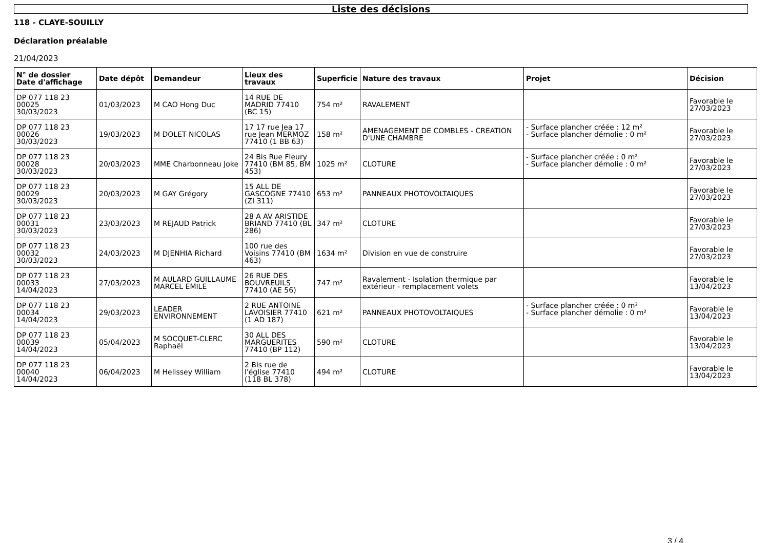Liste des décisions
118 - CLAYE-SOUILLY
Déclaration préalable
21/04/2023
| N° de dossier Date d'affichage | Date dépôt | Demandeur | Lieux des travaux | Superficie | Nature des travaux | Projet | Décision |
| --- | --- | --- | --- | --- | --- | --- | --- |
| DP 077 118 23 00025 30/03/2023 | 01/03/2023 | M CAO Hong Duc | 14 RUE DE MADRID 77410 (BC 15) | 754 m² | RAVALEMENT | | Favorable le 27/03/2023 |
| DP 077 118 23 00026 30/03/2023 | 19/03/2023 | M DOLET NICOLAS | 17 17 rue Jea 17 rue Jean MERMOZ 77410 (1 BB 63) | 158 m² | AMENAGEMENT DE COMBLES - CREATION D'UNE CHAMBRE | - Surface plancher créée : 12 m² - Surface plancher démolie : 0 m² | Favorable le 27/03/2023 |
| DP 077 118 23 00028 30/03/2023 | 20/03/2023 | MME Charbonneau Joke | 24 Bis Rue Fleury 77410 (BM 85, BM 453) | 1025 m² | CLOTURE | - Surface plancher créée : 0 m² - Surface plancher démolie : 0 m² | Favorable le 27/03/2023 |
| DP 077 118 23 00029 30/03/2023 | 20/03/2023 | M GAY Grégory | 15 ALL DE GASCOGNE 77410 (ZI 311) | 653 m² | PANNEAUX PHOTOVOLTAIQUES | | Favorable le 27/03/2023 |
| DP 077 118 23 00031 30/03/2023 | 23/03/2023 | M REJAUD Patrick | 28 A AV ARISTIDE BRIAND 77410 (BL 286) | 347 m² | CLOTURE | | Favorable le 27/03/2023 |
| DP 077 118 23 00032 30/03/2023 | 24/03/2023 | M DJENHIA Richard | 100 rue des Voisins 77410 (BM 463) | 1634 m² | Division en vue de construire | | Favorable le 27/03/2023 |
| DP 077 118 23 00033 14/04/2023 | 27/03/2023 | M AULARD GUILLAUME MARCEL EMILE | 26 RUE DES BOUVREUILS 77410 (AE 56) | 747 m² | Ravalement - Isolation thermique par extérieur - remplacement volets | | Favorable le 13/04/2023 |
| DP 077 118 23 00034 14/04/2023 | 29/03/2023 | LEADER ENVIRONNEMENT | 2 RUE ANTOINE LAVOISIER 77410 (1 AD 187) | 621 m² | PANNEAUX PHOTOVOLTAIQUES | - Surface plancher créée : 0 m² - Surface plancher démolie : 0 m² | Favorable le 13/04/2023 |
| DP 077 118 23 00039 14/04/2023 | 05/04/2023 | M SOCQUET-CLERC Raphaël | 30 ALL DES MARGUERITES 77410 (BP 112) | 590 m² | CLOTURE | | Favorable le 13/04/2023 |
| DP 077 118 23 00040 14/04/2023 | 06/04/2023 | M Helissey William | 2 Bis rue de l'église 77410 (118 BL 378) | 494 m² | CLOTURE | | Favorable le 13/04/2023 |
3 / 4